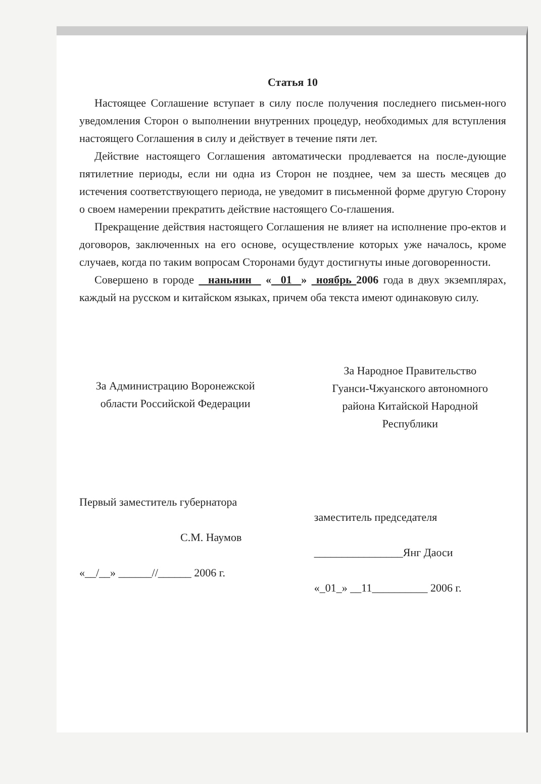Статья 10
Настоящее Соглашение вступает в силу после получения последнего письмен-ного уведомления Сторон о выполнении внутренних процедур, необходимых для вступления настоящего Соглашения в силу и действует в течение пяти лет.
Действие настоящего Соглашения автоматически продлевается на после-дующие пятилетние периоды, если ни одна из Сторон не позднее, чем за шесть месяцев до истечения соответствующего периода, не уведомит в письменной форме другую Сторону о своем намерении прекратить действие настоящего Со-глашения.
Прекращение действия настоящего Соглашения не влияет на исполнение про-ектов и договоров, заключенных на его основе, осуществление которых уже началось, кроме случаев, когда по таким вопросам Сторонами будут достигнуты иные договоренности.
Совершено в городе наньнин « 01 » ноябрь 2006 года в двух экземплярах, каждый на русском и китайском языках, причем оба текста имеют одинаковую силу.
За Администрацию Воронежской
области Российской Федерации
За Народное Правительство
Гуанси-Чжуанского автономного
района Китайской Народной
Республики
Первый заместитель губернатора
С.М. Наумов
«__/__» ______//______ 2006 г.
заместитель председателя
________________Янг Даоси
«_01_» __11__________ 2006 г.